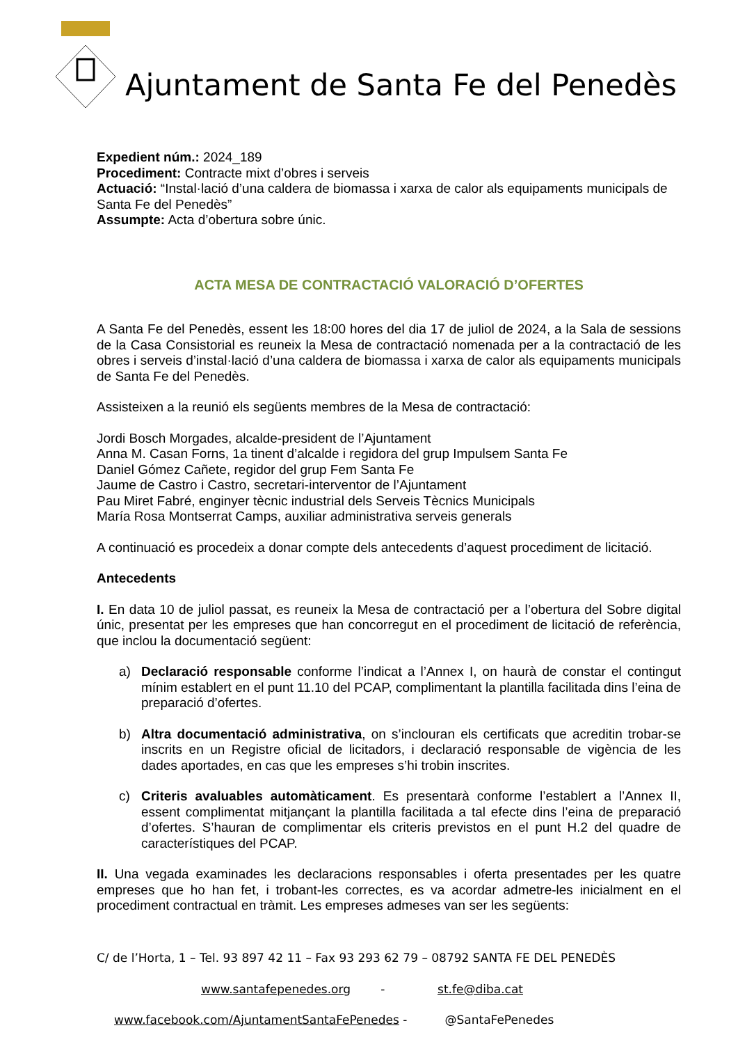Ajuntament de Santa Fe del Penedès
Expedient núm.: 2024_189
Procediment: Contracte mixt d’obres i serveis
Actuació: “Instal·lació d’una caldera de biomassa i xarxa de calor als equipaments municipals de Santa Fe del Penedès”
Assumpte: Acta d’obertura sobre únic.
ACTA MESA DE CONTRACTACIÓ VALORACIÓ D’OFERTES
A Santa Fe del Penedès, essent les 18:00 hores del dia 17 de juliol de 2024, a la Sala de sessions de la Casa Consistorial es reuneix la Mesa de contractació nomenada per a la contractació de les obres i serveis d’instal·lació d’una caldera de biomassa i xarxa de calor als equipaments municipals de Santa Fe del Penedès.
Assisteixen a la reunió els següents membres de la Mesa de contractació:
Jordi Bosch Morgades, alcalde-president de l’Ajuntament
Anna M. Casan Forns, 1a tinent d’alcalde i regidora del grup Impulsem Santa Fe
Daniel Gómez Cañete, regidor del grup Fem Santa Fe
Jaume de Castro i Castro, secretari-interventor de l’Ajuntament
Pau Miret Fabré, enginyer tècnic industrial dels Serveis Tècnics Municipals
María Rosa Montserrat Camps, auxiliar administrativa serveis generals
A continuació es procedeix a donar compte dels antecedents d’aquest procediment de licitació.
Antecedents
I. En data 10 de juliol passat, es reuneix la Mesa de contractació per a l’obertura del Sobre digital únic, presentat per les empreses que han concorregut en el procediment de licitació de referència, que inclou la documentació següent:
a) Declaració responsable conforme l’indicat a l’Annex I, on haurà de constar el contingut mínim establert en el punt 11.10 del PCAP, complimentant la plantilla facilitada dins l’eina de preparació d’ofertes.
b) Altra documentació administrativa, on s’inclouran els certificats que acreditin trobar-se inscrits en un Registre oficial de licitadors, i declaració responsable de vigència de les dades aportades, en cas que les empreses s’hi trobin inscrites.
c) Criteris avaluables automàticament. Es presentarà conforme l’establert a l’Annex II, essent complimentat mitjançant la plantilla facilitada a tal efecte dins l’eina de preparació d’ofertes. S’hauran de complimentar els criteris previstos en el punt H.2 del quadre de característiques del PCAP.
II. Una vegada examinades les declaracions responsables i oferta presentades per les quatre empreses que ho han fet, i trobant-les correctes, es va acordar admetre-les inicialment en el procediment contractual en tràmit. Les empreses admeses van ser les següents:
C/ de l’Horta, 1 – Tel. 93 897 42 11 – Fax 93 293 62 79 – 08792 SANTA FE DEL PENEDÈS
www.santafepenedes.org - st.fe@diba.cat
www.facebook.com/AjuntamentSantaFePenedes - @SantaFePenedes